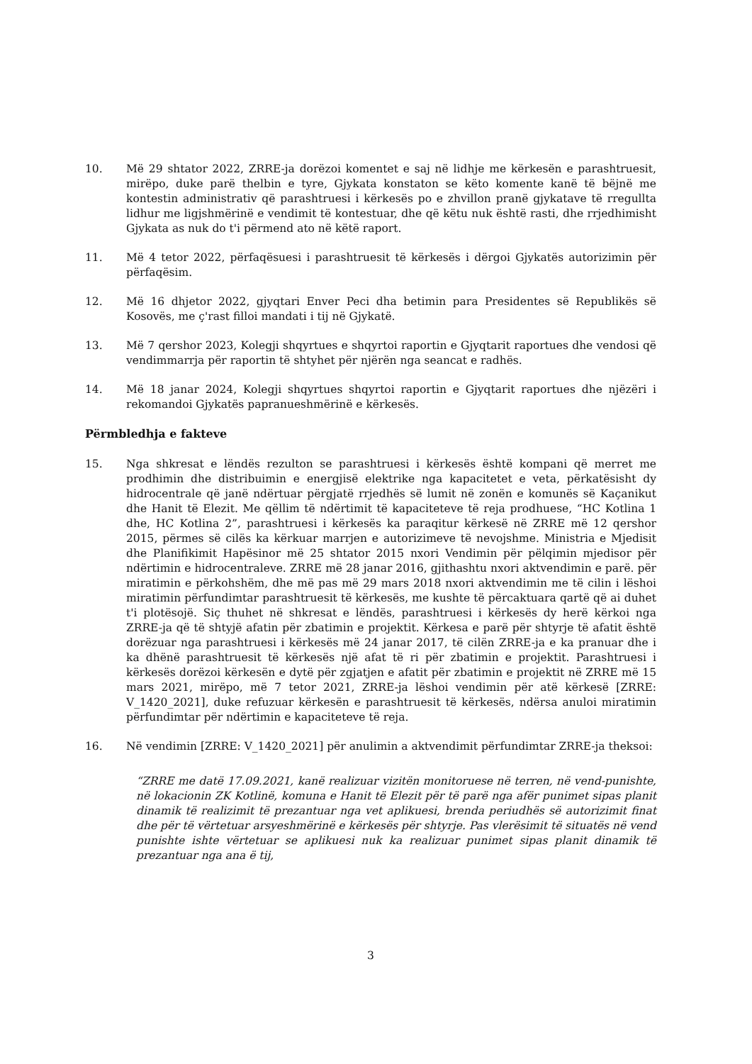10. Më 29 shtator 2022, ZRRE-ja dorëzoi komentet e saj në lidhje me kërkesën e parashtruesit, mirëpo, duke parë thelbin e tyre, Gjykata konstaton se këto komente kanë të bëjnë me kontestin administrativ që parashtruesi i kërkesës po e zhvillon pranë gjykatave të rregullta lidhur me ligjshmërinë e vendimit të kontestuar, dhe që këtu nuk është rasti, dhe rrjedhimisht Gjykata as nuk do t'i përmend ato në këtë raport.
11. Më 4 tetor 2022, përfaqësuesi i parashtruesit të kërkesës i dërgoi Gjykatës autorizimin për përfaqësim.
12. Më 16 dhjetor 2022, gjyqtari Enver Peci dha betimin para Presidentes së Republikës së Kosovës, me ç'rast filloi mandati i tij në Gjykatë.
13. Më 7 qershor 2023, Kolegji shqyrtues e shqyrtoi raportin e Gjyqtarit raportues dhe vendosi që vendimmarrja për raportin të shtyhet për njërën nga seancat e radhës.
14. Më 18 janar 2024, Kolegji shqyrtues shqyrtoi raportin e Gjyqtarit raportues dhe njëzëri i rekomandoi Gjykatës papranueshmërinë e kërkesës.
Përmbledhja e fakteve
15. Nga shkresat e lëndës rezulton se parashtruesi i kërkesës është kompani që merret me prodhimin dhe distribuimin e energjisë elektrike nga kapacitetet e veta, përkatësisht dy hidrocentrale që janë ndërtuar përgjatë rrjedhës së lumit në zonën e komunës së Kaçanikut dhe Hanit të Elezit. Me qëllim të ndërtimit të kapaciteteve të reja prodhuese, “HC Kotlina 1 dhe, HC Kotlina 2”, parashtruesi i kërkesës ka paraqitur kërkesë në ZRRE më 12 qershor 2015, përmes së cilës ka kërkuar marrjen e autorizimeve të nevojshme. Ministria e Mjedisit dhe Planifikimit Hapësinor më 25 shtator 2015 nxori Vendimin për pëlqimin mjedisor për ndërtimin e hidrocentraleve. ZRRE më 28 janar 2016, gjithashtu nxori aktvendimin e parë. për miratimin e përkohshëm, dhe më pas më 29 mars 2018 nxori aktvendimin me të cilin i lëshoi miratimin përfundimtar parashtruesit të kërkesës, me kushte të përcaktuara qartë që ai duhet t'i plotësojë. Siç thuhet në shkresat e lëndës, parashtruesi i kërkesës dy herë kërkoi nga ZRRE-ja që të shtyjë afatin për zbatimin e projektit. Kërkesa e parë për shtyrje të afatit është dorëzuar nga parashtruesi i kërkesës më 24 janar 2017, të cilën ZRRE-ja e ka pranuar dhe i ka dhënë parashtruesit të kërkesës një afat të ri për zbatimin e projektit. Parashtruesi i kërkesës dorëzoi kërkesën e dytë për zgjatjen e afatit për zbatimin e projektit në ZRRE më 15 mars 2021, mirëpo, më 7 tetor 2021, ZRRE-ja lëshoi vendimin për atë kërkesë [ZRRE: V_1420_2021], duke refuzuar kërkesën e parashtruesit të kërkesës, ndërsa anuloi miratimin përfundimtar për ndërtimin e kapaciteteve të reja.
16. Në vendimin [ZRRE: V_1420_2021] për anulimin a aktvendimit përfundimtar ZRRE-ja theksoi:
“ZRRE me datë 17.09.2021, kanë realizuar vizitën monitoruese në terren, në vend-punishte, në lokacionin ZK Kotlinë, komuna e Hanit të Elezit për të parë nga afër punimet sipas planit dinamik të realizimit të prezantuar nga vet aplikuesi, brenda periudhës së autorizimit finat dhe për të vërtetuar arsyeshmërinë e kërkesës për shtyrje. Pas vlerësimit të situatës në vend punishte ishte vërtetuar se aplikuesi nuk ka realizuar punimet sipas planit dinamik të prezantuar nga ana ë tij,
3